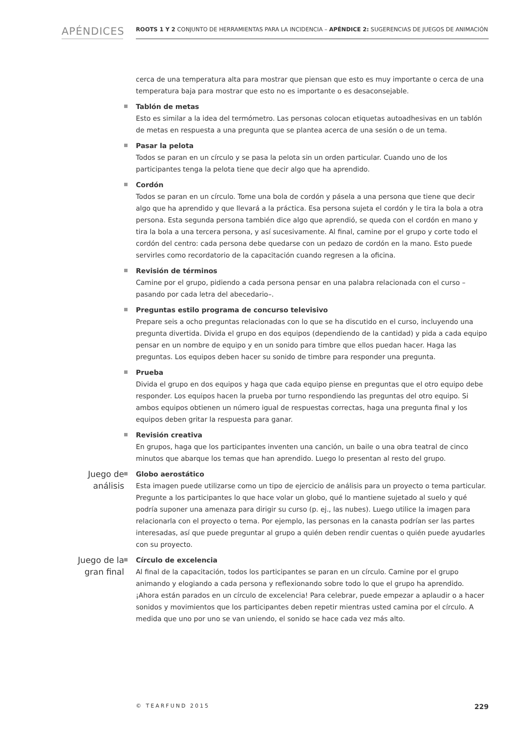APÉNDICES
ROOTS 1 Y 2 CONJUNTO DE HERRAMIENTAS PARA LA INCIDENCIA – APÉNDICE 2: SUGERENCIAS DE JUEGOS DE ANIMACIÓN
cerca de una temperatura alta para mostrar que piensan que esto es muy importante o cerca de una temperatura baja para mostrar que esto no es importante o es desaconsejable.
Tablón de metas
Esto es similar a la idea del termómetro. Las personas colocan etiquetas autoadhesivas en un tablón de metas en respuesta a una pregunta que se plantea acerca de una sesión o de un tema.
Pasar la pelota
Todos se paran en un círculo y se pasa la pelota sin un orden particular. Cuando uno de los participantes tenga la pelota tiene que decir algo que ha aprendido.
Cordón
Todos se paran en un círculo. Tome una bola de cordón y pásela a una persona que tiene que decir algo que ha aprendido y que llevará a la práctica. Esa persona sujeta el cordón y le tira la bola a otra persona. Esta segunda persona también dice algo que aprendió, se queda con el cordón en mano y tira la bola a una tercera persona, y así sucesivamente. Al final, camine por el grupo y corte todo el cordón del centro: cada persona debe quedarse con un pedazo de cordón en la mano. Esto puede servirles como recordatorio de la capacitación cuando regresen a la oficina.
Revisión de términos
Camine por el grupo, pidiendo a cada persona pensar en una palabra relacionada con el curso – pasando por cada letra del abecedario–.
Preguntas estilo programa de concurso televisivo
Prepare seis a ocho preguntas relacionadas con lo que se ha discutido en el curso, incluyendo una pregunta divertida. Divida el grupo en dos equipos (dependiendo de la cantidad) y pida a cada equipo pensar en un nombre de equipo y en un sonido para timbre que ellos puedan hacer. Haga las preguntas. Los equipos deben hacer su sonido de timbre para responder una pregunta.
Prueba
Divida el grupo en dos equipos y haga que cada equipo piense en preguntas que el otro equipo debe responder. Los equipos hacen la prueba por turno respondiendo las preguntas del otro equipo. Si ambos equipos obtienen un número igual de respuestas correctas, haga una pregunta final y los equipos deben gritar la respuesta para ganar.
Revisión creativa
En grupos, haga que los participantes inventen una canción, un baile o una obra teatral de cinco minutos que abarque los temas que han aprendido. Luego lo presentan al resto del grupo.
Juego de análisis
Globo aerostático
Esta imagen puede utilizarse como un tipo de ejercicio de análisis para un proyecto o tema particular. Pregunte a los participantes lo que hace volar un globo, qué lo mantiene sujetado al suelo y qué podría suponer una amenaza para dirigir su curso (p. ej., las nubes). Luego utilice la imagen para relacionarla con el proyecto o tema. Por ejemplo, las personas en la canasta podrían ser las partes interesadas, así que puede preguntar al grupo a quién deben rendir cuentas o quién puede ayudarles con su proyecto.
Juego de la gran final
Círculo de excelencia
Al final de la capacitación, todos los participantes se paran en un círculo. Camine por el grupo animando y elogiando a cada persona y reflexionando sobre todo lo que el grupo ha aprendido. ¡Ahora están parados en un círculo de excelencia! Para celebrar, puede empezar a aplaudir o a hacer sonidos y movimientos que los participantes deben repetir mientras usted camina por el círculo. A medida que uno por uno se van uniendo, el sonido se hace cada vez más alto.
© TEARFUND 2015 229